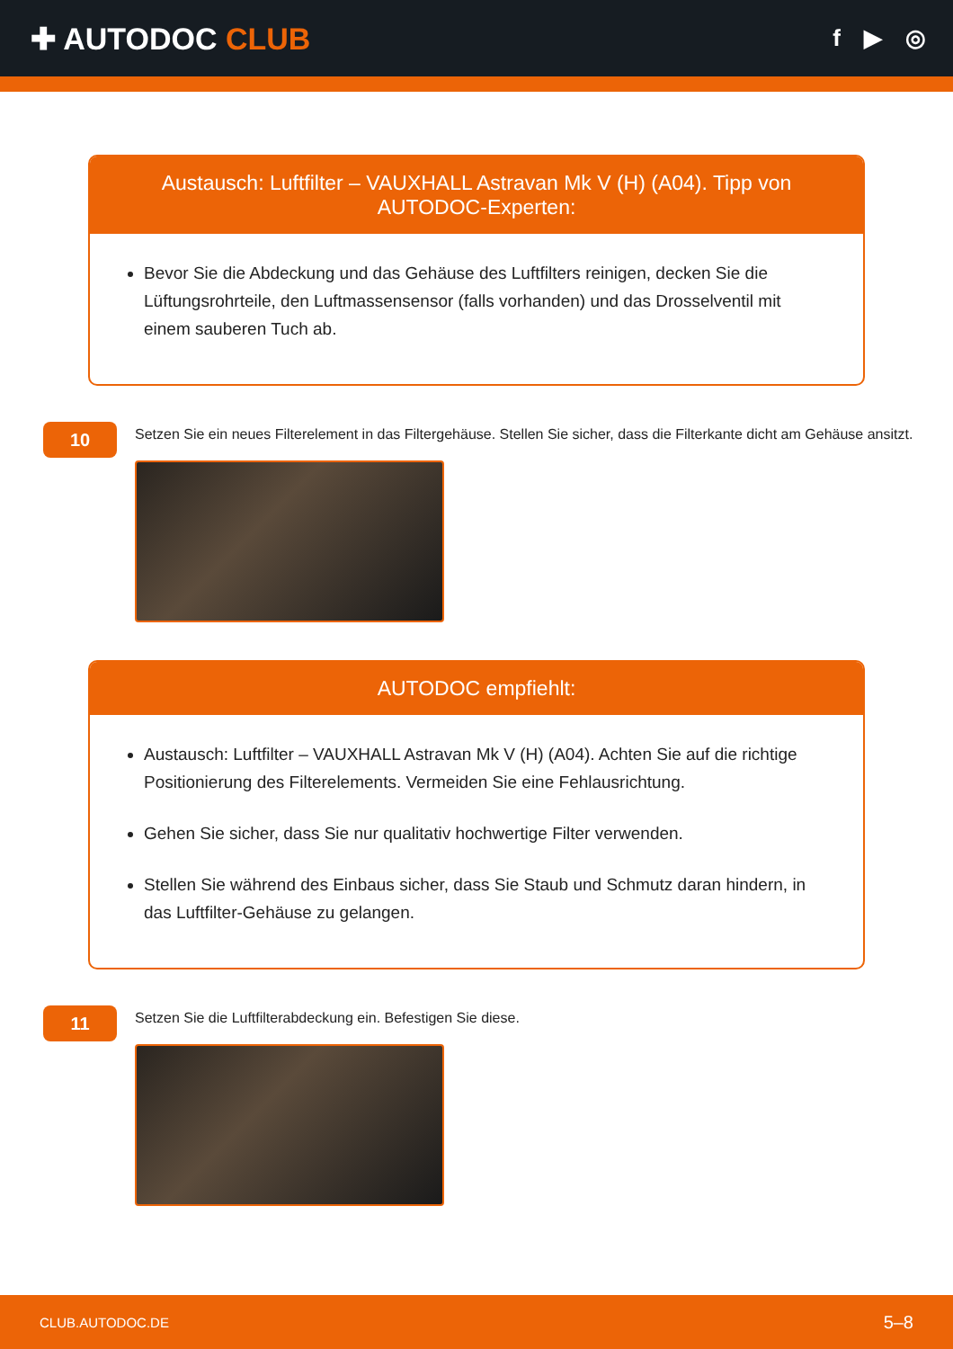✚ AUTODOC CLUB
f ▶ ◎
Austausch: Luftfilter – VAUXHALL Astravan Mk V (H) (A04). Tipp von AUTODOC-Experten:
Bevor Sie die Abdeckung und das Gehäuse des Luftfilters reinigen, decken Sie die Lüftungsrohrteile, den Luftmassensensor (falls vorhanden) und das Drosselventil mit einem sauberen Tuch ab.
10
Setzen Sie ein neues Filterelement in das Filtergehäuse. Stellen Sie sicher, dass die Filterkante dicht am Gehäuse ansitzt.
AUTODOC empfiehlt:
Austausch: Luftfilter – VAUXHALL Astravan Mk V (H) (A04). Achten Sie auf die richtige Positionierung des Filterelements. Vermeiden Sie eine Fehlausrichtung.
Gehen Sie sicher, dass Sie nur qualitativ hochwertige Filter verwenden.
Stellen Sie während des Einbaus sicher, dass Sie Staub und Schmutz daran hindern, in das Luftfilter-Gehäuse zu gelangen.
11
Setzen Sie die Luftfilterabdeckung ein. Befestigen Sie diese.
CLUB.AUTODOC.DE 5–8